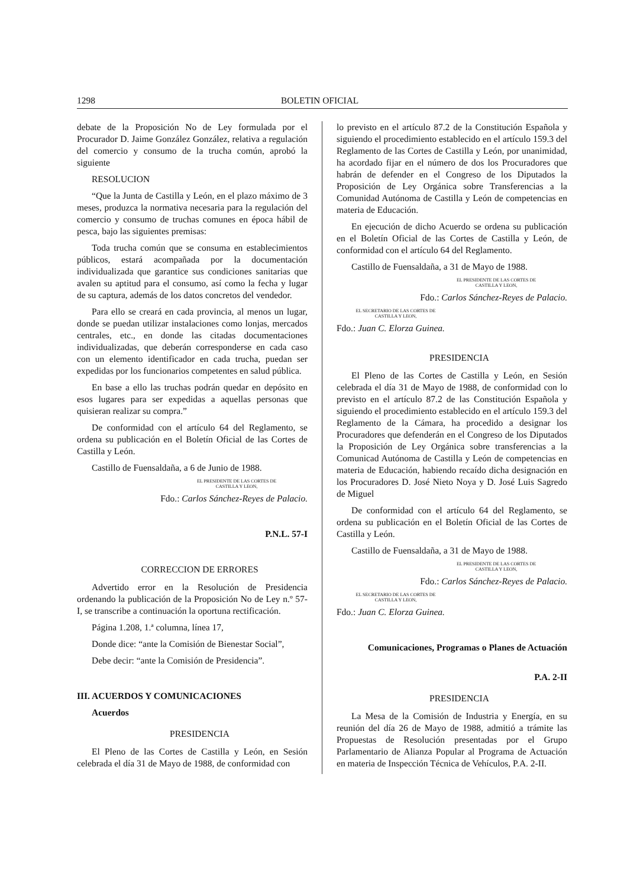1298 BOLETIN OFICIAL
debate de la Proposición No de Ley formulada por el Procurador D. Jaime González González, relativa a regulación del comercio y consumo de la trucha común, aprobó la siguiente
RESOLUCION
“Que la Junta de Castilla y León, en el plazo máximo de 3 meses, produzca la normativa necesaria para la regulación del comercio y consumo de truchas comunes en época hábil de pesca, bajo las siguientes premisas:
Toda trucha común que se consuma en establecimientos públicos, estará acompañada por la documentación individualizada que garantice sus condiciones sanitarias que avalen su aptitud para el consumo, así como la fecha y lugar de su captura, además de los datos concretos del vendedor.
Para ello se creará en cada provincia, al menos un lugar, donde se puedan utilizar instalaciones como lonjas, mercados centrales, etc., en donde las citadas documentaciones individualizadas, que deberán corresponderse en cada caso con un elemento identificador en cada trucha, puedan ser expedidas por los funcionarios competentes en salud pública.
En base a ello las truchas podrán quedar en depósito en esos lugares para ser expedidas a aquellas personas que quisieran realizar su compra.”
De conformidad con el artículo 64 del Reglamento, se ordena su publicación en el Boletín Oficial de las Cortes de Castilla y León.
Castillo de Fuensaldaña, a 6 de Junio de 1988.
EL PRESIDENTE DE LAS CORTES DE
CASTILLA Y LEON,
Fdo.: Carlos Sánchez-Reyes de Palacio.
P.N.L. 57-I
CORRECCION DE ERRORES
Advertido error en la Resolución de Presidencia ordenando la publicación de la Proposición No de Ley n.º 57-I, se transcribe a continuación la oportuna rectificación.
Página 1.208, 1.ª columna, línea 17,
Donde dice: “ante la Comisión de Bienestar Social”,
Debe decir: “ante la Comisión de Presidencia”.
III. ACUERDOS Y COMUNICACIONES
Acuerdos
PRESIDENCIA
El Pleno de las Cortes de Castilla y León, en Sesión celebrada el día 31 de Mayo de 1988, de conformidad con
lo previsto en el artículo 87.2 de la Constitución Española y siguiendo el procedimiento establecido en el artículo 159.3 del Reglamento de las Cortes de Castilla y León, por unanimidad, ha acordado fijar en el número de dos los Procuradores que habrán de defender en el Congreso de los Diputados la Proposición de Ley Orgánica sobre Transferencias a la Comunidad Autónoma de Castilla y León de competencias en materia de Educación.
En ejecución de dicho Acuerdo se ordena su publicación en el Boletín Oficial de las Cortes de Castilla y León, de conformidad con el artículo 64 del Reglamento.
Castillo de Fuensaldaña, a 31 de Mayo de 1988.
EL PRESIDENTE DE LAS CORTES DE
CASTILLA Y LEON,
Fdo.: Carlos Sánchez-Reyes de Palacio.
EL SECRETARIO DE LAS CORTES DE
CASTILLA Y LEON,
Fdo.: Juan C. Elorza Guinea.
PRESIDENCIA
El Pleno de las Cortes de Castilla y León, en Sesión celebrada el día 31 de Mayo de 1988, de conformidad con lo previsto en el artículo 87.2 de las Constitución Española y siguiendo el procedimiento establecido en el artículo 159.3 del Reglamento de la Cámara, ha procedido a designar los Procuradores que defenderán en el Congreso de los Diputados la Proposición de Ley Orgánica sobre transferencias a la Comunicad Autónoma de Castilla y León de competencias en materia de Educación, habiendo recaído dicha designación en los Procuradores D. José Nieto Noya y D. José Luis Sagredo de Miguel
De conformidad con el artículo 64 del Reglamento, se ordena su publicación en el Boletín Oficial de las Cortes de Castilla y León.
Castillo de Fuensaldaña, a 31 de Mayo de 1988.
EL PRESIDENTE DE LAS CORTES DE
CASTILLA Y LEON,
Fdo.: Carlos Sánchez-Reyes de Palacio.
EL SECRETARIO DE LAS CORTES DE
CASTILLA Y LEON,
Fdo.: Juan C. Elorza Guinea.
Comunicaciones, Programas o Planes de Actuación
P.A. 2-II
PRESIDENCIA
La Mesa de la Comisión de Industria y Energía, en su reunión del día 26 de Mayo de 1988, admitió a trámite las Propuestas de Resolución presentadas por el Grupo Parlamentario de Alianza Popular al Programa de Actuación en materia de Inspección Técnica de Vehículos, P.A. 2-II.